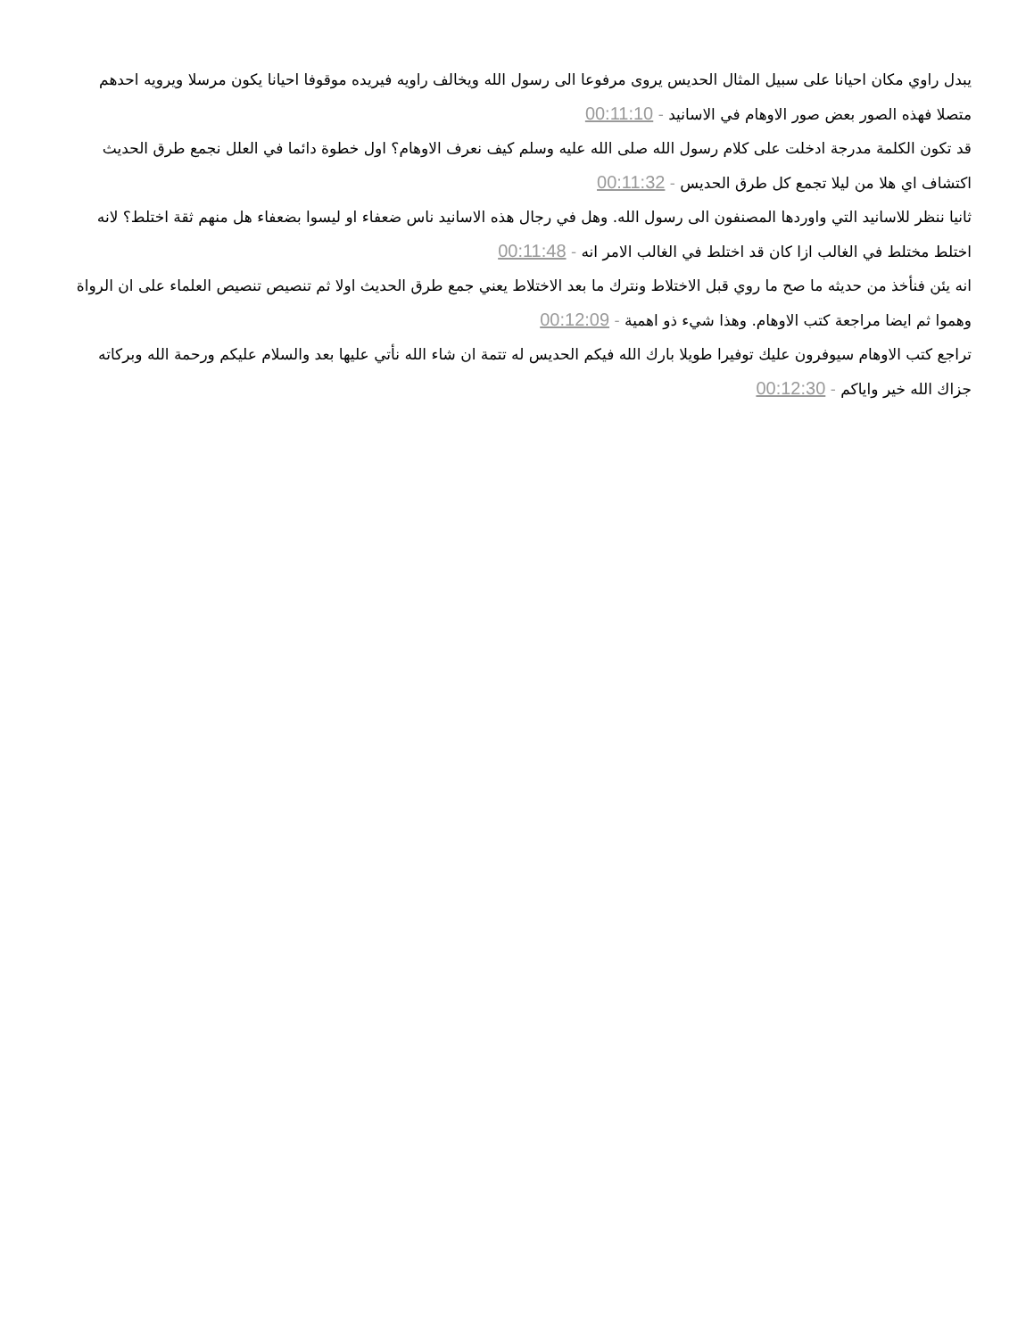يبدل راوي مكان احيانا على سبيل المثال الحديس يروى مرفوعا الى رسول الله ويخالف راويه فيريده موقوفا احيانا يكون مرسلا ويرويه احدهم متصلا فهذه الصور بعض صور الاوهام في الاسانيد - 00:11:10
قد تكون الكلمة مدرجة ادخلت على كلام رسول الله صلى الله عليه وسلم كيف نعرف الاوهام؟ اول خطوة دائما في العلل نجمع طرق الحديث اكتشاف اي هلا من ليلا تجمع كل طرق الحديس - 00:11:32
ثانيا ننظر للاسانيد التي واوردها المصنفون الى رسول الله. وهل في رجال هذه الاسانيد ناس ضعفاء او ليسوا بضعفاء هل منهم ثقة اختلط؟ لانه اختلط مختلط في الغالب ازا كان قد اختلط في الغالب الامر انه - 00:11:48
انه يئن فنأخذ من حديثه ما صح ما روي قبل الاختلاط ونترك ما بعد الاختلاط يعني جمع طرق الحديث اولا ثم تنصيص تنصيص العلماء على ان الرواة وهموا ثم ايضا مراجعة كتب الاوهام. وهذا شيء ذو اهمية - 00:12:09
تراجع كتب الاوهام سيوفرون عليك توفيرا طويلا بارك الله فيكم الحديس له تتمة ان شاء الله نأتي عليها بعد والسلام عليكم ورحمة الله وبركاته جزاك الله خير واياكم - 00:12:30